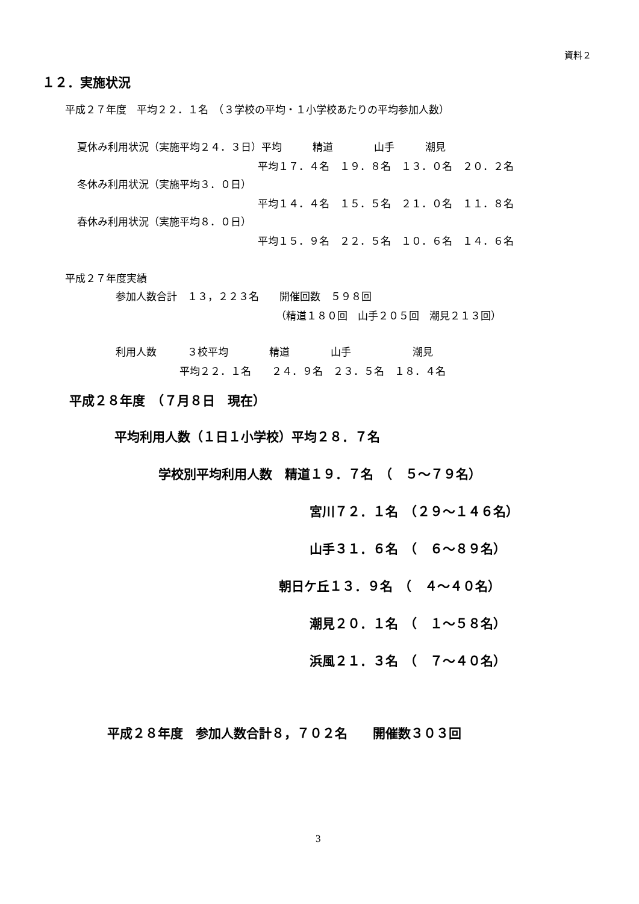資料２
１２．実施状況
平成２７年度　平均２２．１名　（３学校の平均・１小学校あたりの平均参加人数）
夏休み利用状況（実施平均２４．３日）平均　　　精道　　　　山手　　　潮見
平均１７．４名　１９．８名　１３．０名　２０．２名
冬休み利用状況（実施平均３．０日）
平均１４．４名　１５．５名　２１．０名　１１．８名
春休み利用状況（実施平均８．０日）
平均１５．９名　２２．５名　１０．６名　１４．６名
平成２７年度実績
参加人数合計　１３，２２３名　　開催回数　５９８回
（精道１８０回　山手２０５回　潮見２１３回）
利用人数　　　３校平均　　　　精道　　　　山手　　　　　　潮見
平均２２．１名　　２４．９名　２３．５名　１８．４名
平成２８年度　（７月８日　現在）
平均利用人数（１日１小学校）平均２８．７名
学校別平均利用人数　精道１９．７名　（　５～７９名）
宮川７２．１名　（２９～１４６名）
山手３１．６名　（　６～８９名）
朝日ケ丘１３．９名　（　４～４０名）
潮見２０．１名　（　１～５８名）
浜風２１．３名　（　７～４０名）
平成２８年度　参加人数合計８，７０２名　　開催数３０３回
3